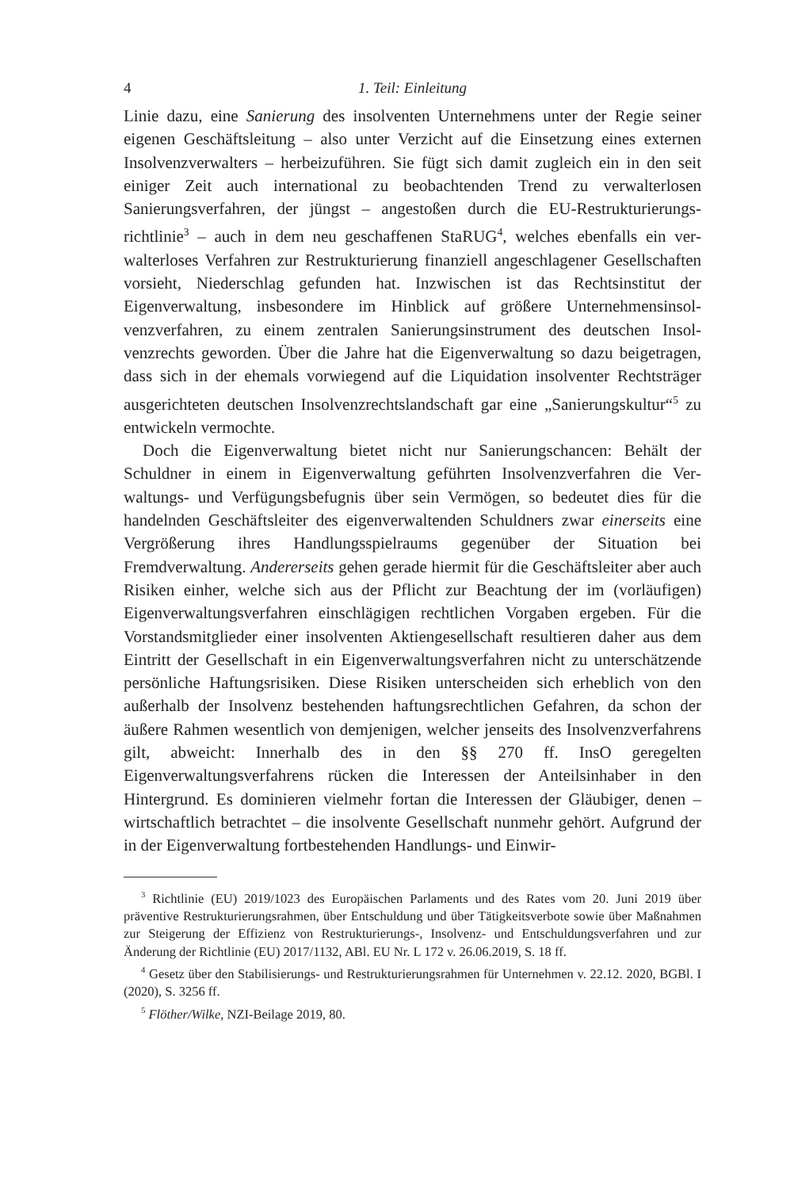4 1. Teil: Einleitung
Linie dazu, eine Sanierung des insolventen Unternehmens unter der Regie seiner eigenen Geschäftsleitung – also unter Verzicht auf die Einsetzung eines externen Insolvenzverwalters – herbeizuführen. Sie fügt sich damit zugleich ein in den seit einiger Zeit auch international zu beobachtenden Trend zu verwalterlosen Sanierungsverfahren, der jüngst – angestoßen durch die EU-Restrukturierungs­richtlinie<sup>3</sup> – auch in dem neu geschaffenen StaRUG<sup>4</sup>, welches ebenfalls ein ver­walterloses Verfahren zur Restrukturierung finanziell angeschlagener Gesell­schaften vorsieht, Niederschlag gefunden hat. Inzwischen ist das Rechtsinstitut der Eigenverwaltung, insbesondere im Hinblick auf größere Unternehmensinsol­venzverfahren, zu einem zentralen Sanierungsinstrument des deutschen Insol­venzrechts geworden. Über die Jahre hat die Eigenverwaltung so dazu beigetra­gen, dass sich in der ehemals vorwiegend auf die Liquidation insolventer Rechtsträger ausgerichteten deutschen Insolvenzrechtslandschaft gar eine „Sa­nierungskultur“<sup>5</sup> zu entwickeln vermochte.
Doch die Eigenverwaltung bietet nicht nur Sanierungschancen: Behält der Schuldner in einem in Eigenverwaltung geführten Insolvenzverfahren die Ver­waltungs- und Verfügungsbefugnis über sein Vermögen, so bedeutet dies für die handelnden Geschäftsleiter des eigenverwaltenden Schuldners zwar einerseits eine Vergrößerung ihres Handlungsspielraums gegenüber der Situation bei Fremdverwaltung. Andererseits gehen gerade hiermit für die Geschäftsleiter aber auch Risiken einher, welche sich aus der Pflicht zur Beachtung der im (vorläufi­gen) Eigenverwaltungsverfahren einschlägigen rechtlichen Vorgaben ergeben. Für die Vorstandsmitglieder einer insolventen Aktiengesellschaft resultieren da­her aus dem Eintritt der Gesellschaft in ein Eigenverwaltungsverfahren nicht zu unterschätzende persönliche Haftungsrisiken. Diese Risiken unterscheiden sich erheblich von den außerhalb der Insolvenz bestehenden haftungsrechtlichen Ge­fahren, da schon der äußere Rahmen wesentlich von demjenigen, welcher jen­seits des Insolvenzverfahrens gilt, abweicht: Innerhalb des in den §§ 270 ff. InsO geregelten Eigenverwaltungsverfahrens rücken die Interessen der Anteilsinhaber in den Hintergrund. Es dominieren vielmehr fortan die Interessen der Gläubiger, denen – wirtschaftlich betrachtet – die insolvente Gesellschaft nunmehr gehört. Aufgrund der in der Eigenverwaltung fortbestehenden Handlungs- und Einwir-
<sup>3</sup> Richtlinie (EU) 2019/1023 des Europäischen Parlaments und des Rates vom 20. Juni 2019 über präventive Restrukturierungsrahmen, über Entschuldung und über Tätigkeitsverbote so­wie über Maßnahmen zur Steigerung der Effizienz von Restrukturierungs-, Insolvenz- und Ent­schuldungsverfahren und zur Änderung der Richtlinie (EU) 2017/1132, ABl. EU Nr. L 172 v. 26.06.2019, S. 18 ff.
<sup>4</sup> Gesetz über den Stabilisierungs- und Restrukturierungsrahmen für Unternehmen v. 22.12. 2020, BGBl. I (2020), S. 3256 ff.
<sup>5</sup> Flöther/Wilke, NZI-Beilage 2019, 80.